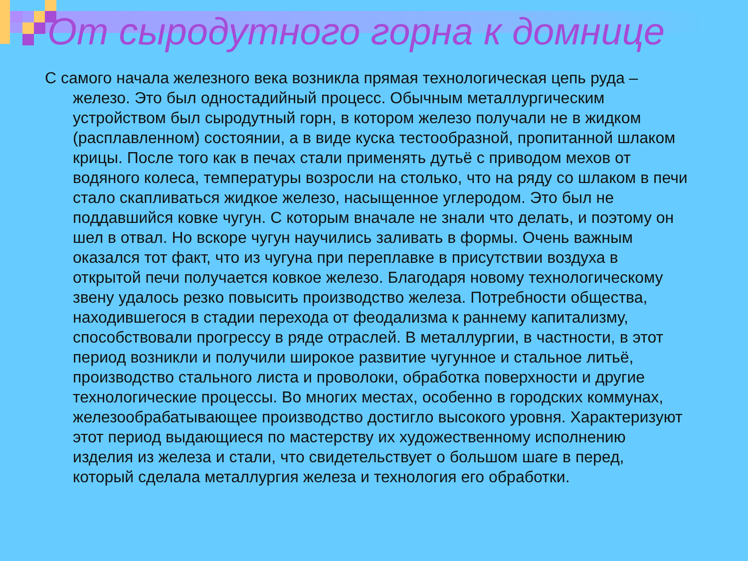От сыродутного горна к домнице
С самого начала железного века возникла прямая технологическая цепь руда – железо. Это был одностадийный процесс. Обычным металлургическим устройством был сыродутный горн, в котором железо получали не в жидком (расплавленном) состоянии, а в виде куска тестообразной, пропитанной шлаком крицы. После того как в печах стали применять дутьё с приводом мехов от водяного колеса, температуры возросли на столько, что на ряду со шлаком в печи стало скапливаться жидкое железо, насыщенное углеродом. Это был не поддавшийся ковке чугун. С которым вначале не знали что делать, и поэтому он шел в отвал. Но вскоре чугун научились заливать в формы. Очень важным оказался тот факт, что из чугуна при переплавке в присутствии воздуха в открытой печи получается ковкое железо. Благодаря новому технологическому звену удалось резко повысить производство железа. Потребности общества, находившегося в стадии перехода от феодализма к раннему капитализму, способствовали прогрессу в ряде отраслей. В металлургии, в частности, в этот период возникли и получили широкое развитие чугунное и стальное литьё, производство стального листа и проволоки, обработка поверхности и другие технологические процессы. Во многих местах, особенно в городских коммунах, железообрабатывающее производство достигло высокого уровня. Характеризуют этот период выдающиеся по мастерству их художественному исполнению изделия из железа и стали, что свидетельствует о большом шаге в перед, который сделала металлургия железа и технология его обработки.